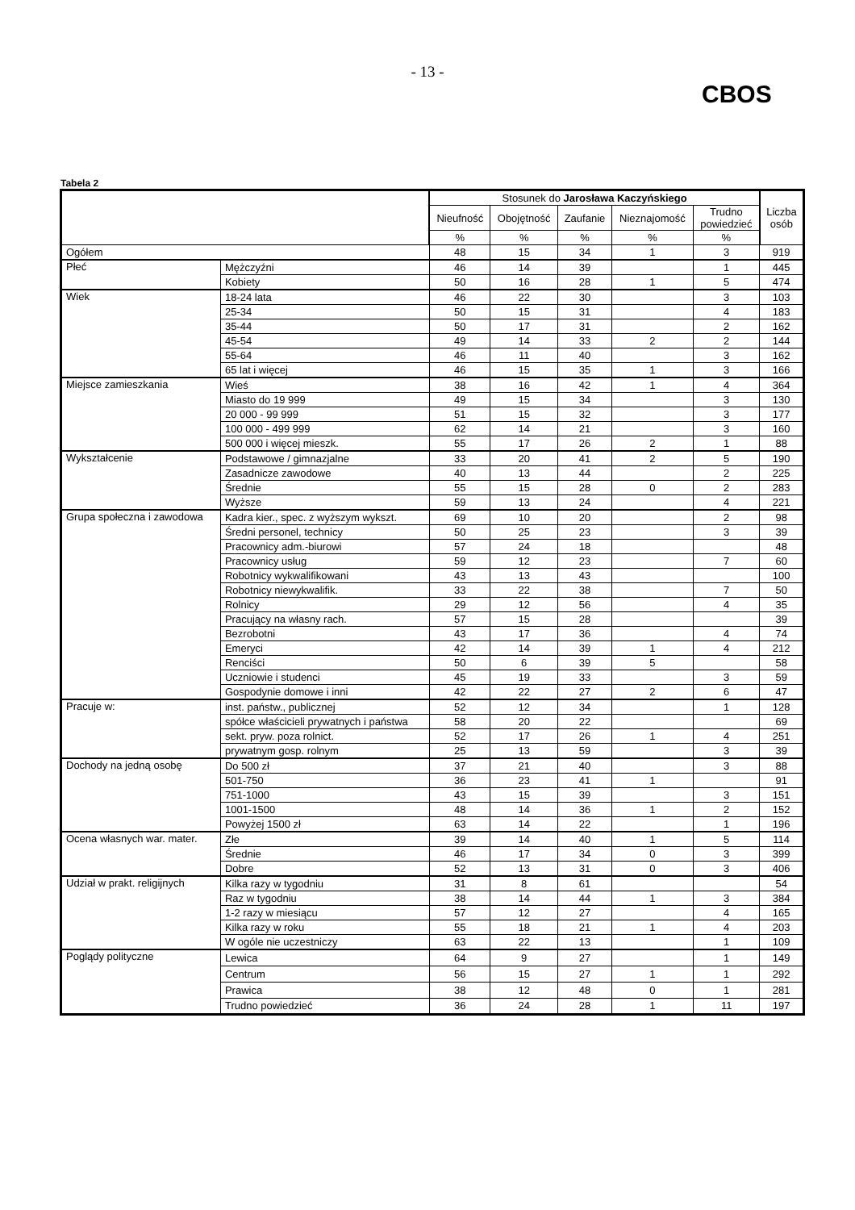- 13 -
CBOS
Tabela 2
| | | Stosunek do Jarosława Kaczyńskiego | | | | | Liczba osób |
| --- | --- | --- | --- | --- | --- | --- | --- |
| | | Nieufność | Obojętność | Zaufanie | Nieznajomość | Trudno powiedzieć | |
| | | % | % | % | % | % | |
| Ogółem | | 48 | 15 | 34 | 1 | 3 | 919 |
| Płeć | Mężczyźni | 46 | 14 | 39 | | 1 | 445 |
| | Kobiety | 50 | 16 | 28 | 1 | 5 | 474 |
| Wiek | 18-24 lata | 46 | 22 | 30 | | 3 | 103 |
| | 25-34 | 50 | 15 | 31 | | 4 | 183 |
| | 35-44 | 50 | 17 | 31 | | 2 | 162 |
| | 45-54 | 49 | 14 | 33 | 2 | 2 | 144 |
| | 55-64 | 46 | 11 | 40 | | 3 | 162 |
| | 65 lat i więcej | 46 | 15 | 35 | 1 | 3 | 166 |
| Miejsce zamieszkania | Wieś | 38 | 16 | 42 | 1 | 4 | 364 |
| | Miasto do 19 999 | 49 | 15 | 34 | | 3 | 130 |
| | 20 000 - 99 999 | 51 | 15 | 32 | | 3 | 177 |
| | 100 000 - 499 999 | 62 | 14 | 21 | | 3 | 160 |
| | 500 000 i więcej mieszk. | 55 | 17 | 26 | 2 | 1 | 88 |
| Wykształcenie | Podstawowe / gimnazjalne | 33 | 20 | 41 | 2 | 5 | 190 |
| | Zasadnicze zawodowe | 40 | 13 | 44 | | 2 | 225 |
| | Średnie | 55 | 15 | 28 | 0 | 2 | 283 |
| | Wyższe | 59 | 13 | 24 | | 4 | 221 |
| Grupa społeczna i zawodowa | Kadra kier., spec. z wyższym wykszt. | 69 | 10 | 20 | | 2 | 98 |
| | Średni personel, technicy | 50 | 25 | 23 | | 3 | 39 |
| | Pracownicy adm.-biurowi | 57 | 24 | 18 | | | 48 |
| | Pracownicy usług | 59 | 12 | 23 | | 7 | 60 |
| | Robotnicy wykwalifikowani | 43 | 13 | 43 | | | 100 |
| | Robotnicy niewykwalifik. | 33 | 22 | 38 | | 7 | 50 |
| | Rolnicy | 29 | 12 | 56 | | 4 | 35 |
| | Pracujący na własny rach. | 57 | 15 | 28 | | | 39 |
| | Bezrobotni | 43 | 17 | 36 | | 4 | 74 |
| | Emeryci | 42 | 14 | 39 | 1 | 4 | 212 |
| | Renciści | 50 | 6 | 39 | 5 | | 58 |
| | Uczniowie i studenci | 45 | 19 | 33 | | 3 | 59 |
| | Gospodynie domowe i inni | 42 | 22 | 27 | 2 | 6 | 47 |
| Pracuje w: | inst. państw., publicznej | 52 | 12 | 34 | | 1 | 128 |
| | spółce właścicieli prywatnych i państwa | 58 | 20 | 22 | | | 69 |
| | sekt. pryw. poza rolnict. | 52 | 17 | 26 | 1 | 4 | 251 |
| | prywatnym gosp. rolnym | 25 | 13 | 59 | | 3 | 39 |
| Dochody na jedną osobę | Do 500 zł | 37 | 21 | 40 | | 3 | 88 |
| | 501-750 | 36 | 23 | 41 | 1 | | 91 |
| | 751-1000 | 43 | 15 | 39 | | 3 | 151 |
| | 1001-1500 | 48 | 14 | 36 | 1 | 2 | 152 |
| | Powyżej 1500 zł | 63 | 14 | 22 | | 1 | 196 |
| Ocena własnych war. mater. | Złe | 39 | 14 | 40 | 1 | 5 | 114 |
| | Średnie | 46 | 17 | 34 | 0 | 3 | 399 |
| | Dobre | 52 | 13 | 31 | 0 | 3 | 406 |
| Udział w prakt. religijnych | Kilka razy w tygodniu | 31 | 8 | 61 | | | 54 |
| | Raz w tygodniu | 38 | 14 | 44 | 1 | 3 | 384 |
| | 1-2 razy w miesiącu | 57 | 12 | 27 | | 4 | 165 |
| | Kilka razy w roku | 55 | 18 | 21 | 1 | 4 | 203 |
| | W ogóle nie uczestniczy | 63 | 22 | 13 | | 1 | 109 |
| Poglądy polityczne | Lewica | 64 | 9 | 27 | | 1 | 149 |
| | Centrum | 56 | 15 | 27 | 1 | 1 | 292 |
| | Prawica | 38 | 12 | 48 | 0 | 1 | 281 |
| | Trudno powiedzieć | 36 | 24 | 28 | 1 | 11 | 197 |